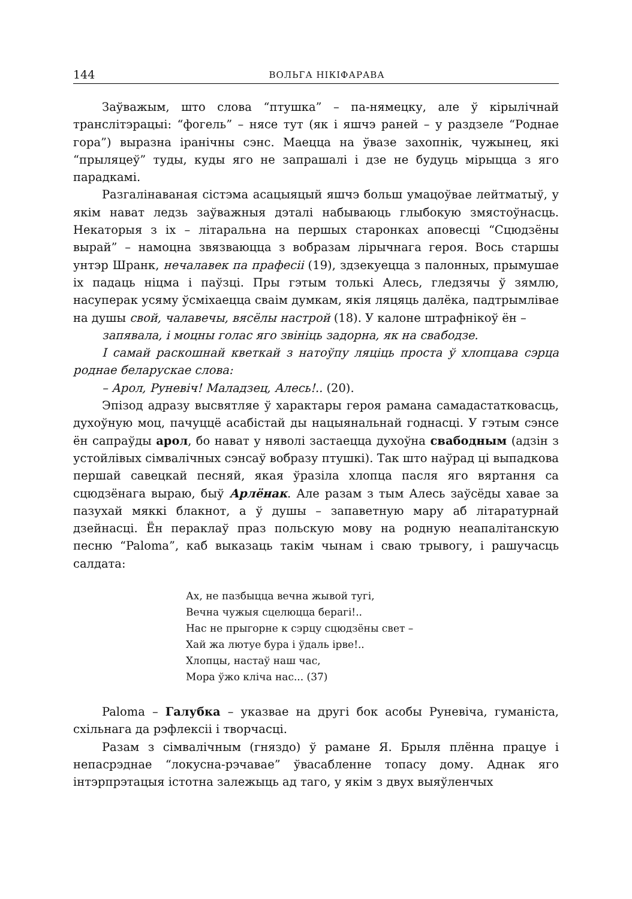144 ВОЛЬГА НІКІФАРАВА
Заўважым, што слова “птушка” – па-нямецку, але ў кірылічнай транслітэрацыі: “фогель” – нясе тут (як і яшчэ раней – у раздзеле “Роднае гора”) выразна іранічны сэнс. Маецца на ўвазе захопнік, чужынец, які “прыляцеў” туды, куды яго не запрашалі і дзе не будуць мірыцца з яго парадкамі.
Разгалінаваная сістэма асацыяцый яшчэ больш умацоўвае лейтматыў, у якім нават ледзь заўважныя дэталі набываюць глыбокую змястоўнасць. Некаторыя з іх – літаральна на першых старонках аповесці “Сцюдзёны вырай” – намоцна звязваюцца з вобразам лірычнага героя. Вось старшы унтэр Шранк, нечалавек па прафесіі (19), здзекуецца з палонных, прымушае іх падаць ніцма і паўзці. Пры гэтым толькі Алесь, гледзячы ў зямлю, насуперак усяму ўсміхаецца сваім думкам, якія ляцяць далёка, падтрымлівае на душы свой, чалавечы, вясёлы настрой (18). У калоне штрафнікоў ён –
запявала, і моцны голас яго звініць задорна, як на свабодзе.
І самай раскошнай кветкай з натоўпу ляціць проста ў хлопцава сэрца роднае беларускае слова:
– Арол, Руневіч! Маладзец, Алесь!.. (20).
Эпізод адразу высвятляе ў характары героя рамана самадастатковасць, духоўную моц, пачуццё асабістай ды нацыянальнай годнасці. У гэтым сэнсе ён сапраўды арол, бо нават у няволі застаецца духоўна свабодным (адзін з устойлівых сімвалічных сэнсаў вобразу птушкі). Так што наўрад ці выпадкова першай савецкай песняй, якая ўразіла хлопца пасля яго вяртання са сцюдзёнага выраю, быў Арлёнак. Але разам з тым Алесь заўсёды хавае за пазухай мяккі блакнот, а ў душы – запаветную мару аб літаратурнай дзейнасці. Ён пераклаў праз польскую мову на родную неапалітанскую песню “Paloma”, каб выказаць такім чынам і сваю трывогу, і рашучасць салдата:
Ах, не пазбыцца вечна жывой тугі,
Вечна чужыя сцелюцца берагі!..
Нас не прыгорне к сэрцу сцюдзёны свет –
Хай жа лютуе бура і ўдаль ірве!..
Хлопцы, настаў наш час,
Мора ўжо кліча нас... (37)
Paloma – Галубка – указвае на другі бок асобы Руневіча, гуманіста, схільнага да рэфлексіі і творчасці.
Разам з сімвалічным (гняздо) ў рамане Я. Брыля плённа працуе і непасрэднае “локусна-рэчавае” ўвасабленне топасу дому. Аднак яго інтэрпрэтацыя істотна залежыць ад таго, у якім з двух выяўленчых